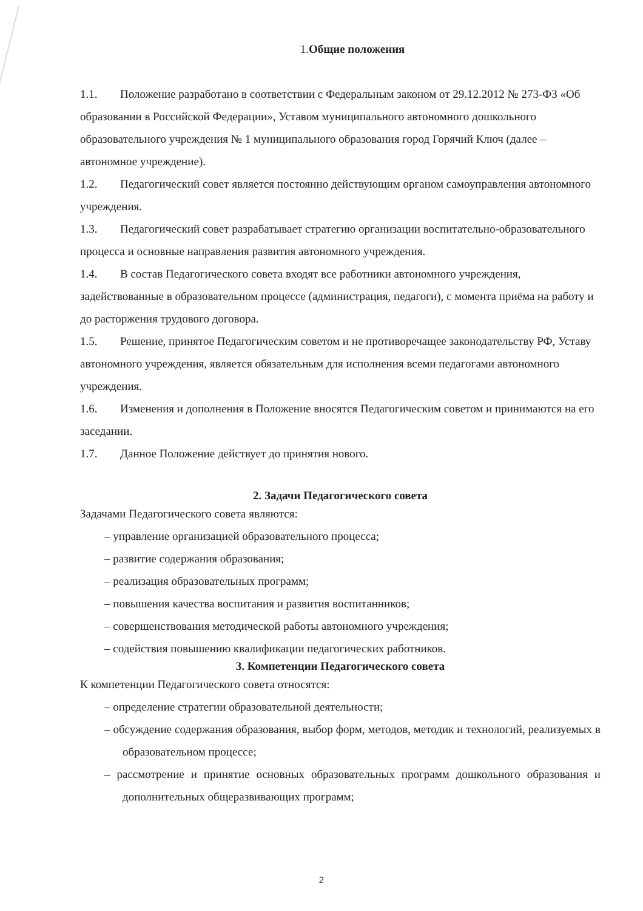1. Общие положения
1.1. Положение разработано в соответствии с Федеральным законом от 29.12.2012 № 273-ФЗ «Об образовании в Российской Федерации», Уставом муниципального автономного дошкольного образовательного учреждения № 1 муниципального образования город Горячий Ключ (далее –автономное учреждение).
1.2. Педагогический совет является постоянно действующим органом самоуправления автономного учреждения.
1.3. Педагогический совет разрабатывает стратегию организации воспитательно-образовательного процесса и основные направления развития автономного учреждения.
1.4. В состав Педагогического совета входят все работники автономного учреждения, задействованные в образовательном процессе (администрация, педагоги), с момента приёма на работу и до расторжения трудового договора.
1.5. Решение, принятое Педагогическим советом и не противоречащее законодательству РФ, Уставу автономного учреждения, является обязательным для исполнения всеми педагогами автономного учреждения.
1.6. Изменения и дополнения в Положение вносятся Педагогическим советом и принимаются на его заседании.
1.7. Данное Положение действует до принятия нового.
2. Задачи Педагогического совета
Задачами Педагогического совета являются:
– управление организацией образовательного процесса;
– развитие содержания образования;
– реализация образовательных программ;
– повышения качества воспитания и развития воспитанников;
– совершенствования методической работы автономного учреждения;
– содействия повышению квалификации педагогических работников.
3. Компетенции Педагогического совета
К компетенции Педагогического совета относятся:
– определение стратегии образовательной деятельности;
– обсуждение содержания образования, выбор форм, методов, методик и технологий, реализуемых в образовательном процессе;
– рассмотрение и принятие основных образовательных программ дошкольного образования и дополнительных общеразвивающих программ;
2